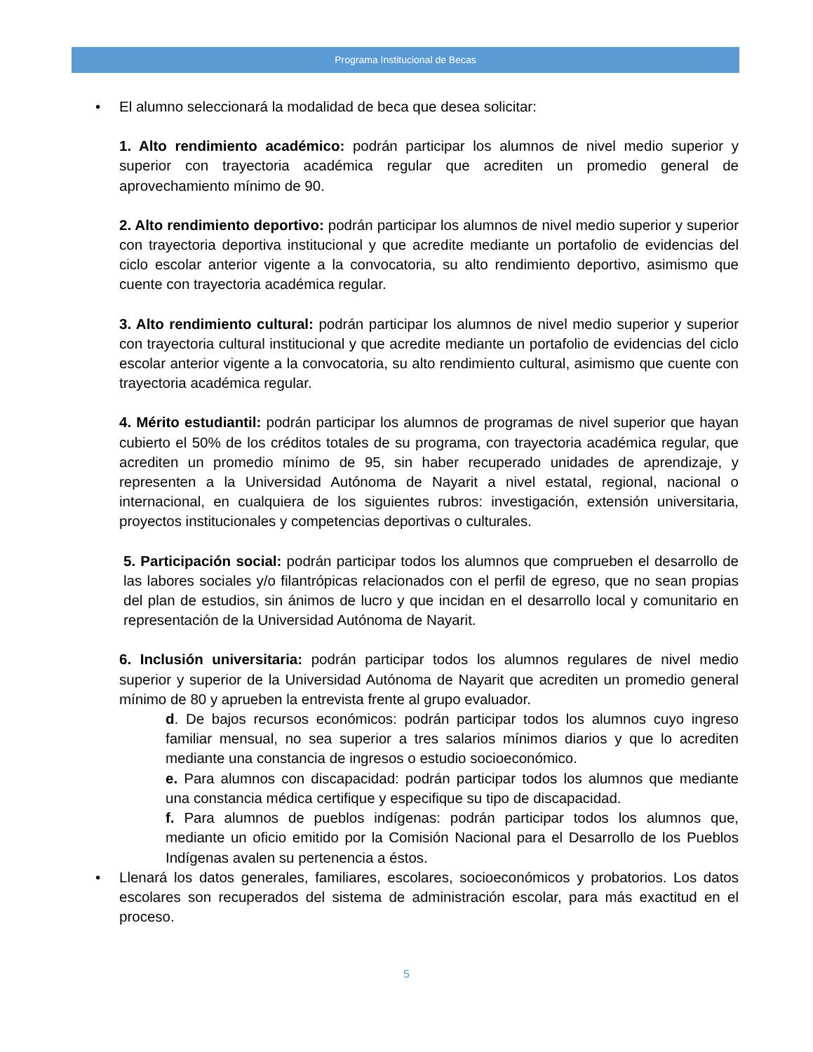Programa Institucional de Becas
• El alumno seleccionará la modalidad de beca que desea solicitar:
1. Alto rendimiento académico: podrán participar los alumnos de nivel medio superior y superior con trayectoria académica regular que acrediten un promedio general de aprovechamiento mínimo de 90.
2. Alto rendimiento deportivo: podrán participar los alumnos de nivel medio superior y superior con trayectoria deportiva institucional y que acredite mediante un portafolio de evidencias del ciclo escolar anterior vigente a la convocatoria, su alto rendimiento deportivo, asimismo que cuente con trayectoria académica regular.
3. Alto rendimiento cultural: podrán participar los alumnos de nivel medio superior y superior con trayectoria cultural institucional y que acredite mediante un portafolio de evidencias del ciclo escolar anterior vigente a la convocatoria, su alto rendimiento cultural, asimismo que cuente con trayectoria académica regular.
4. Mérito estudiantil: podrán participar los alumnos de programas de nivel superior que hayan cubierto el 50% de los créditos totales de su programa, con trayectoria académica regular, que acrediten un promedio mínimo de 95, sin haber recuperado unidades de aprendizaje, y representen a la Universidad Autónoma de Nayarit a nivel estatal, regional, nacional o internacional, en cualquiera de los siguientes rubros: investigación, extensión universitaria, proyectos institucionales y competencias deportivas o culturales.
5. Participación social: podrán participar todos los alumnos que comprueben el desarrollo de las labores sociales y/o filantrópicas relacionados con el perfil de egreso, que no sean propias del plan de estudios, sin ánimos de lucro y que incidan en el desarrollo local y comunitario en representación de la Universidad Autónoma de Nayarit.
6. Inclusión universitaria: podrán participar todos los alumnos regulares de nivel medio superior y superior de la Universidad Autónoma de Nayarit que acrediten un promedio general mínimo de 80 y aprueben la entrevista frente al grupo evaluador.
d. De bajos recursos económicos: podrán participar todos los alumnos cuyo ingreso familiar mensual, no sea superior a tres salarios mínimos diarios y que lo acrediten mediante una constancia de ingresos o estudio socioeconómico.
e. Para alumnos con discapacidad: podrán participar todos los alumnos que mediante una constancia médica certifique y especifique su tipo de discapacidad.
f. Para alumnos de pueblos indígenas: podrán participar todos los alumnos que, mediante un oficio emitido por la Comisión Nacional para el Desarrollo de los Pueblos Indígenas avalen su pertenencia a éstos.
• Llenará los datos generales, familiares, escolares, socioeconómicos y probatorios. Los datos escolares son recuperados del sistema de administración escolar, para más exactitud en el proceso.
5